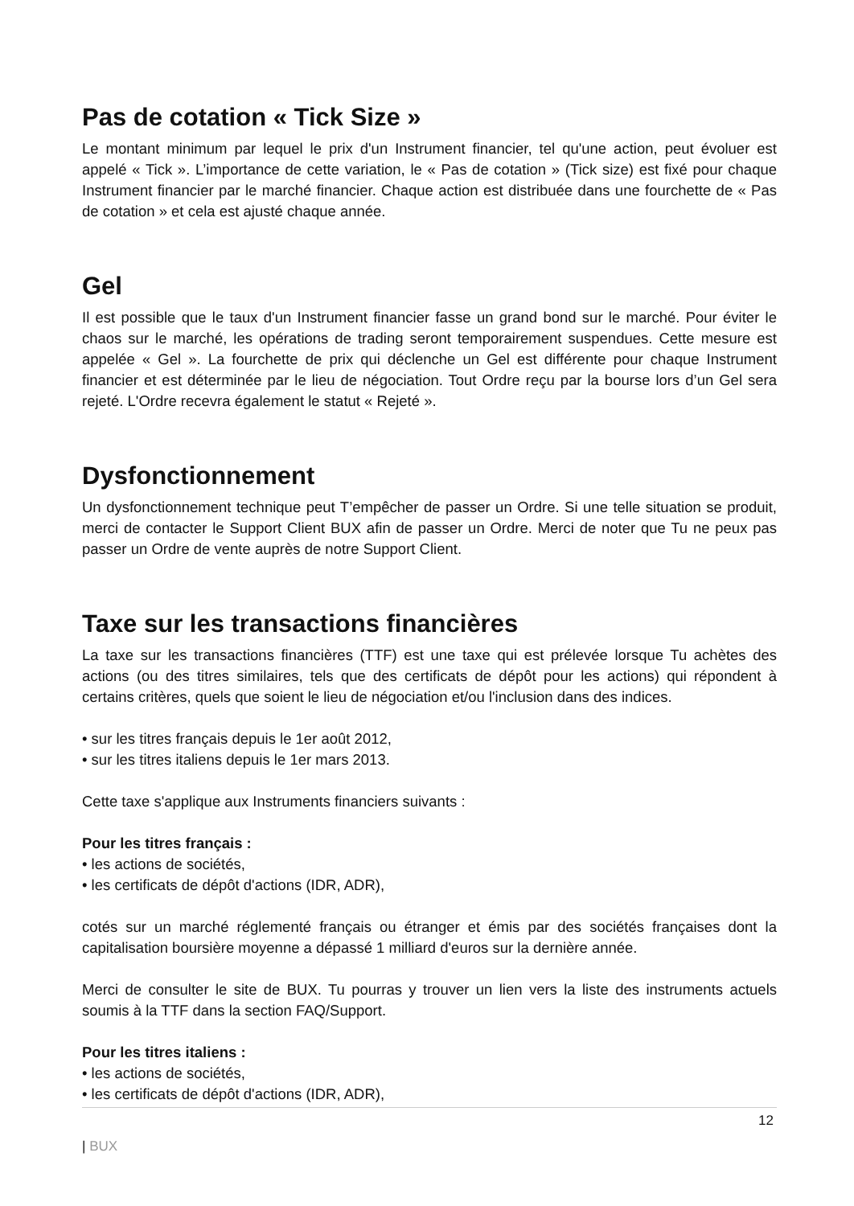Pas de cotation « Tick Size »
Le montant minimum par lequel le prix d'un Instrument financier, tel qu'une action, peut évoluer est appelé « Tick ». L’importance de cette variation, le « Pas de cotation » (Tick size) est fixé pour chaque Instrument financier par le marché financier. Chaque action est distribuée dans une fourchette de « Pas de cotation » et cela est ajusté chaque année.
Gel
Il est possible que le taux d'un Instrument financier fasse un grand bond sur le marché. Pour éviter le chaos sur le marché, les opérations de trading seront temporairement suspendues. Cette mesure est appelée « Gel ». La fourchette de prix qui déclenche un Gel est différente pour chaque Instrument financier et est déterminée par le lieu de négociation. Tout Ordre reçu par la bourse lors d’un Gel sera rejeté. L'Ordre recevra également le statut « Rejeté ».
Dysfonctionnement
Un dysfonctionnement technique peut T’empêcher de passer un Ordre. Si une telle situation se produit, merci de contacter le Support Client BUX afin de passer un Ordre. Merci de noter que Tu ne peux pas passer un Ordre de vente auprès de notre Support Client.
Taxe sur les transactions financières
La taxe sur les transactions financières (TTF) est une taxe qui est prélevée lorsque Tu achètes des actions (ou des titres similaires, tels que des certificats de dépôt pour les actions) qui répondent à certains critères, quels que soient le lieu de négociation et/ou l'inclusion dans des indices.
• sur les titres français depuis le 1er août 2012,
• sur les titres italiens depuis le 1er mars 2013.
Cette taxe s'applique aux Instruments financiers suivants :
Pour les titres français :
• les actions de sociétés,
• les certificats de dépôt d'actions (IDR, ADR),
cotés sur un marché réglementé français ou étranger et émis par des sociétés françaises dont la capitalisation boursière moyenne a dépassé 1 milliard d'euros sur la dernière année.
Merci de consulter le site de BUX. Tu pourras y trouver un lien vers la liste des instruments actuels soumis à la TTF dans la section FAQ/Support.
Pour les titres italiens :
• les actions de sociétés,
• les certificats de dépôt d'actions (IDR, ADR),
12
| BUX